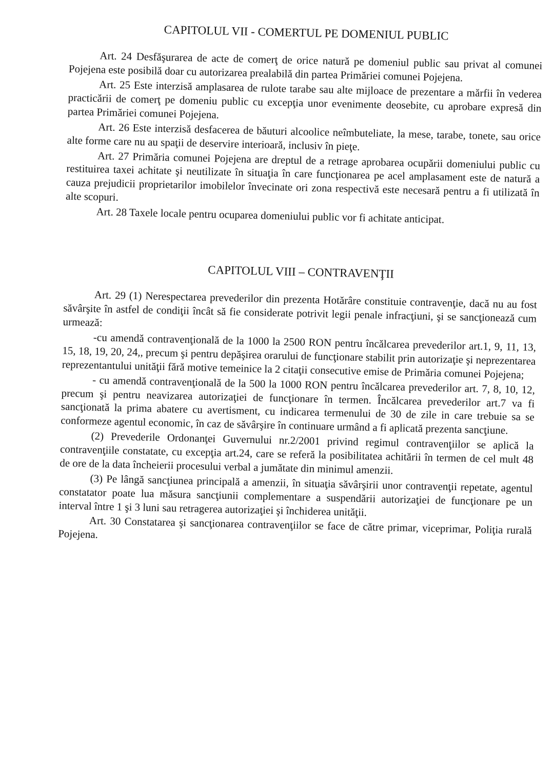CAPITOLUL VII - COMERTUL PE DOMENIUL PUBLIC
Art. 24 Desfăşurarea de acte de comerţ de orice natură pe domeniul public sau privat al comunei Pojejena este posibilă doar cu autorizarea prealabilă din partea Primăriei comunei Pojejena.
Art. 25 Este interzisă amplasarea de rulote tarabe sau alte mijloace de prezentare a mărfii în vederea practicării de comerţ pe domeniu public cu excepţia unor evenimente deosebite, cu aprobare expresă din partea Primăriei comunei Pojejena.
Art. 26 Este interzisă desfacerea de băuturi alcoolice neîmbuteliate, la mese, tarabe, tonete, sau orice alte forme care nu au spaţii de deservire interioară, inclusiv în pieţe.
Art. 27 Primăria comunei Pojejena are dreptul de a retrage aprobarea ocupării domeniului public cu restituirea taxei achitate şi neutilizate în situaţia în care funcţionarea pe acel amplasament este de natură a cauza prejudicii proprietarilor imobilelor învecinate ori zona respectivă este necesară pentru a fi utilizată în alte scopuri.
Art. 28 Taxele locale pentru ocuparea domeniului public vor fi achitate anticipat.
CAPITOLUL VIII – CONTRAVENŢII
Art. 29 (1) Nerespectarea prevederilor din prezenta Hotărâre constituie contravenţie, dacă nu au fost săvârşite în astfel de condiţii încât să fie considerate potrivit legii penale infracţiuni, şi se sancţionează cum urmează:
-cu amendă contravenţională de la 1000 la 2500 RON pentru încălcarea prevederilor art.1, 9, 11, 13, 15, 18, 19, 20, 24,, precum şi pentru depăşirea orarului de funcţionare stabilit prin autorizaţie şi neprezentarea reprezentantului unităţii fără motive temeinice la 2 citaţii consecutive emise de Primăria comunei Pojejena;
- cu amendă contravenţională de la 500 la 1000 RON pentru încălcarea prevederilor art. 7, 8, 10, 12, precum şi pentru neavizarea autorizaţiei de funcţionare în termen. Încălcarea prevederilor art.7 va fi sancţionată la prima abatere cu avertisment, cu indicarea termenului de 30 de zile in care trebuie sa se conformeze agentul economic, în caz de săvârşire în continuare urmând a fi aplicată prezenta sancţiune.
(2) Prevederile Ordonanţei Guvernului nr.2/2001 privind regimul contravenţiilor se aplică la contravenţiile constatate, cu excepţia art.24, care se referă la posibilitatea achitării în termen de cel mult 48 de ore de la data încheierii procesului verbal a jumătate din minimul amenzii.
(3) Pe lângă sancţiunea principală a amenzii, în situaţia săvârşirii unor contravenţii repetate, agentul constatator poate lua măsura sancţiunii complementare a suspendării autorizaţiei de funcţionare pe un interval între 1 şi 3 luni sau retragerea autorizaţiei şi închiderea unităţii.
Art. 30 Constatarea şi sancţionarea contravenţiilor se face de către primar, viceprimar, Poliţia rurală Pojejena.